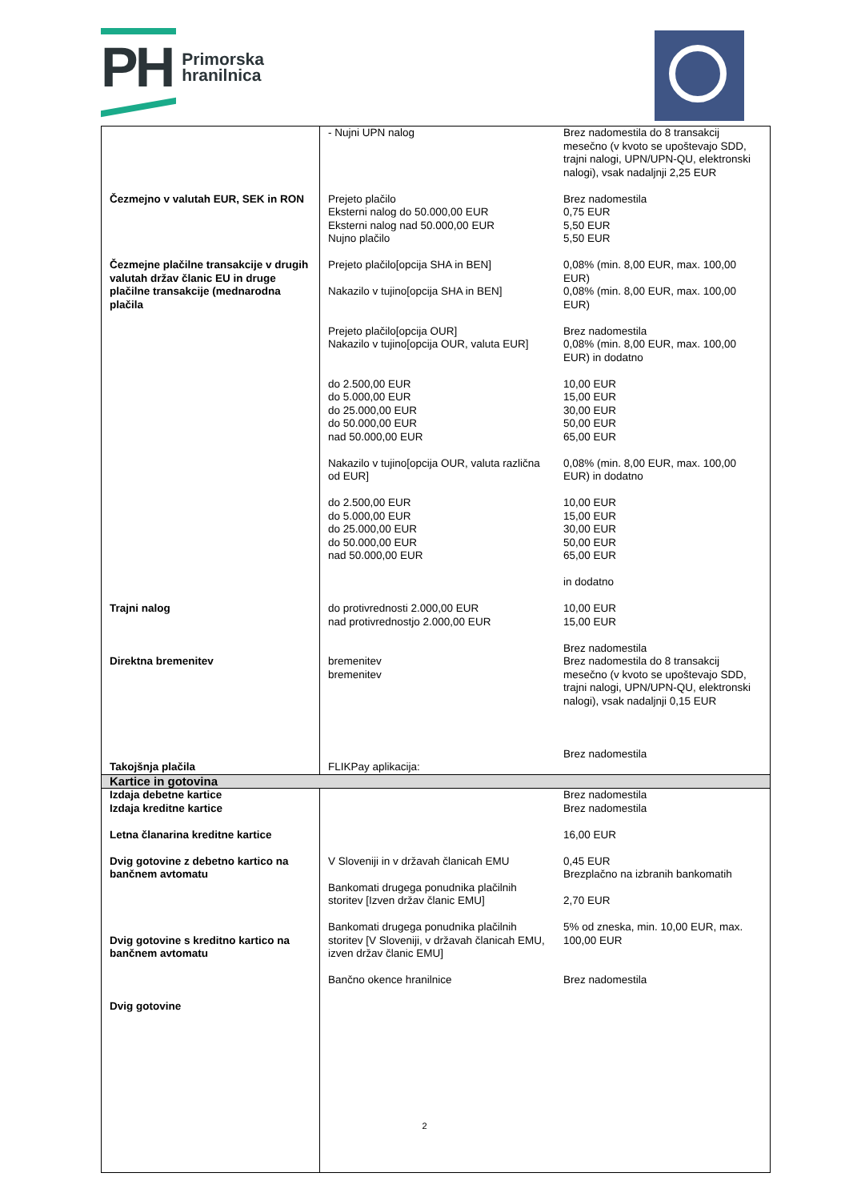PH Primorska
hranilnica
| | - Nujni UPN nalog | Brez nadomestila do 8 transakcij mesečno (v kvoto se upoštevajo SDD, trajni nalogi, UPN/UPN-QU, elektronski nalogi), vsak nadaljnji 2,25 EUR |
| Čezmejno v valutah EUR, SEK in RON | Prejeto plačilo Eksterni nalog do 50.000,00 EUR Eksterni nalog nad 50.000,00 EUR Nujno plačilo | Brez nadomestila 0,75 EUR 5,50 EUR 5,50 EUR |
| Čezmejne plačilne transakcije v drugih valutah držav članic EU in druge plačilne transakcije (mednarodna plačila | Prejeto plačilo[opcija SHA in BEN] Nakazilo v tujino[opcija SHA in BEN] Prejeto plačilo[opcija OUR] Nakazilo v tujino[opcija OUR, valuta EUR] do 2.500,00 EUR do 5.000,00 EUR do 25.000,00 EUR do 50.000,00 EUR nad 50.000,00 EUR Nakazilo v tujino[opcija OUR, valuta različna od EUR] do 2.500,00 EUR do 5.000,00 EUR do 25.000,00 EUR do 50.000,00 EUR nad 50.000,00 EUR | 0,08% (min. 8,00 EUR, max. 100,00 EUR) 0,08% (min. 8,00 EUR, max. 100,00 EUR) Brez nadomestila 0,08% (min. 8,00 EUR, max. 100,00 EUR) in dodatno 10,00 EUR 15,00 EUR 30,00 EUR 50,00 EUR 65,00 EUR 0,08% (min. 8,00 EUR, max. 100,00 EUR) in dodatno 10,00 EUR 15,00 EUR 30,00 EUR 50,00 EUR 65,00 EUR in dodatno |
| Trajni nalog | do protivrednosti 2.000,00 EUR nad protivrednostjo 2.000,00 EUR | 10,00 EUR 15,00 EUR |
| Direktna bremenitev Takojšnja plačila | bremenitev bremenitev FLIKPay aplikacija: | Brez nadomestila Brez nadomestila do 8 transakcij mesečno (v kvoto se upoštevajo SDD, trajni nalogi, UPN/UPN-QU, elektronski nalogi), vsak nadaljnji 0,15 EUR Brez nadomestila |
| Kartice in gotovina | | |
| Izdaja debetne kartice Izdaja kreditne kartice Letna članarina kreditne kartice Dvig gotovine z debetno kartico na bančnem avtomatu Dvig gotovine s kreditno kartico na bančnem avtomatu Dvig gotovine | V Sloveniji in v državah članicah EMU Bankomati drugega ponudnika plačilnih storitev [Izven držav članic EMU] Bankomati drugega ponudnika plačilnih storitev [V Sloveniji, v državah članicah EMU, izven držav članic EMU] Bančno okence hranilnice | Brez nadomestila Brez nadomestila 16,00 EUR 0,45 EUR Brezplačno na izbranih bankomatih 2,70 EUR 5% od zneska, min. 10,00 EUR, max. 100,00 EUR Brez nadomestila |
2